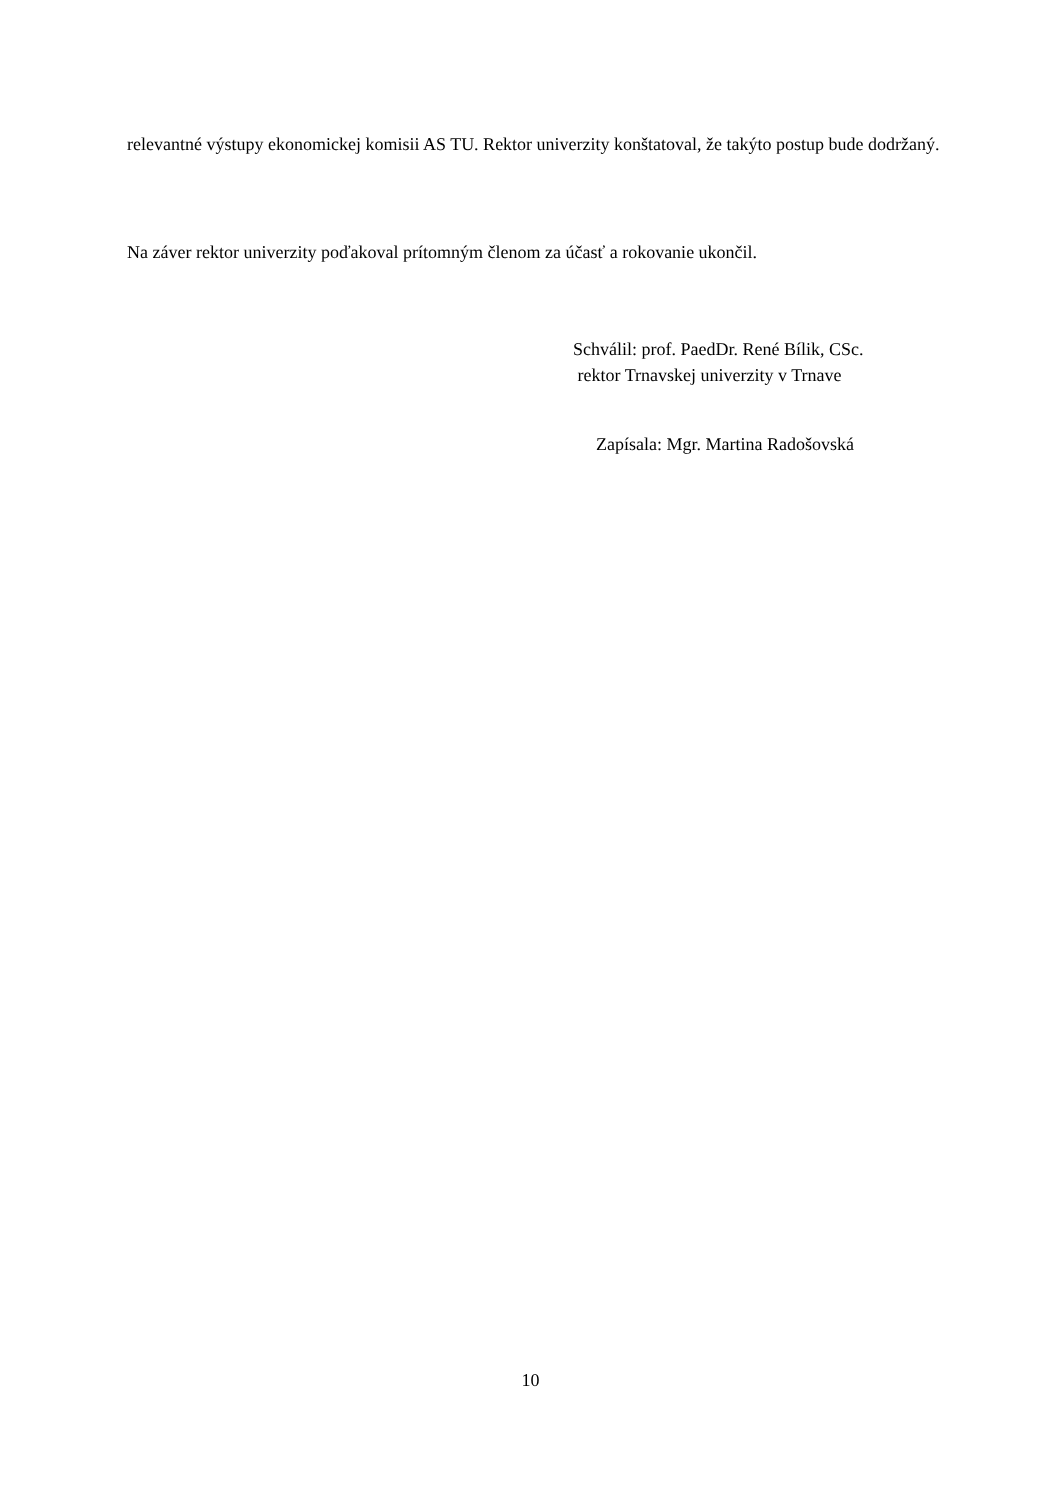relevantné výstupy ekonomickej komisii AS TU. Rektor univerzity konštatoval, že takýto postup bude dodržaný.
Na záver rektor univerzity poďakoval prítomným členom za účasť a rokovanie ukončil.
Schválil: prof. PaedDr. René Bílik, CSc.
rektor Trnavskej univerzity v Trnave
Zapísala: Mgr. Martina Radošovská
10